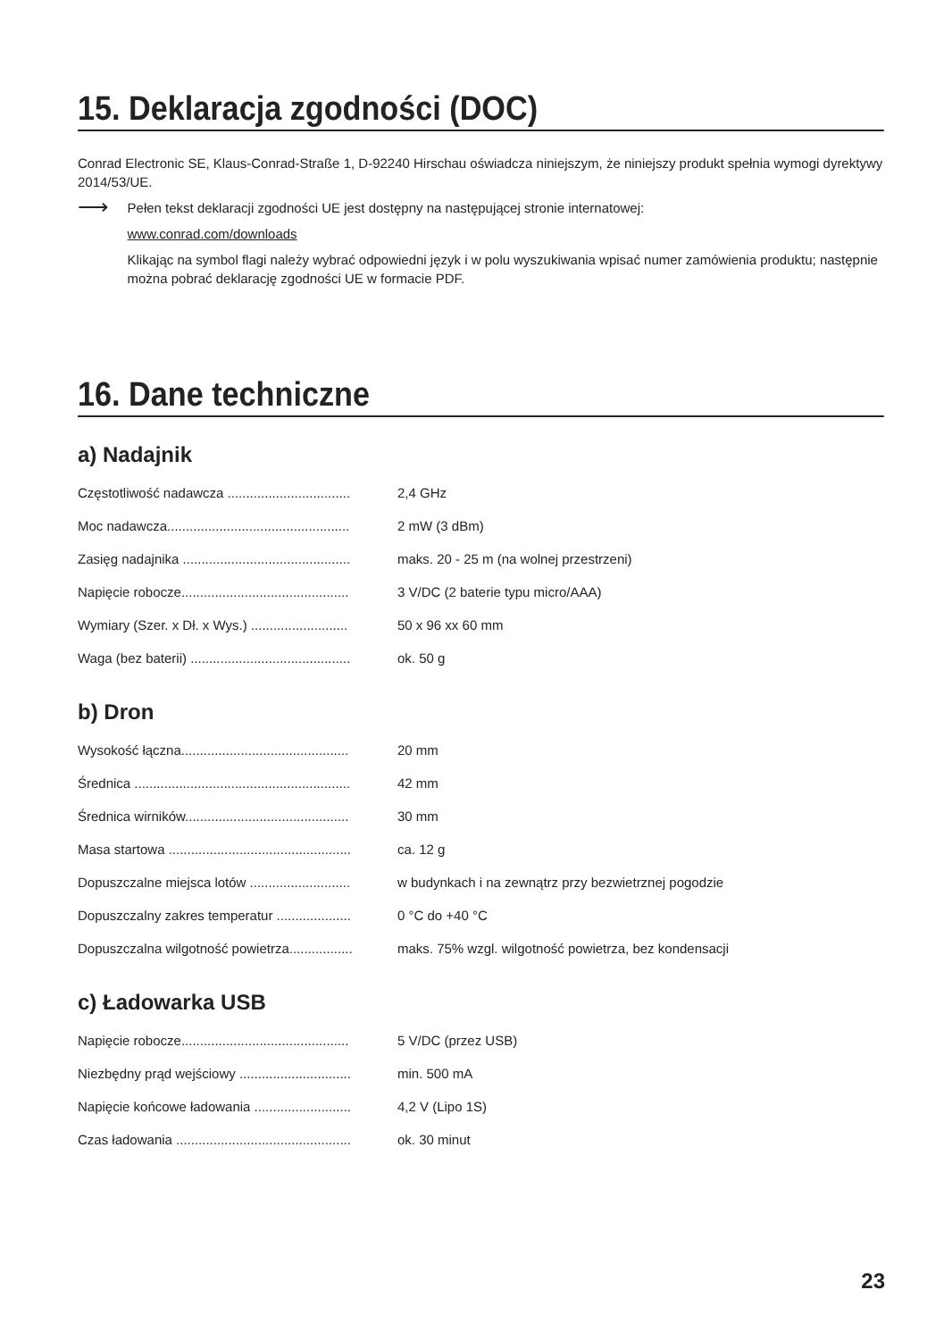15. Deklaracja zgodności (DOC)
Conrad Electronic SE, Klaus-Conrad-Straße 1, D-92240 Hirschau oświadcza niniejszym, że niniejszy produkt spełnia wymogi dyrektywy 2014/53/UE.
⟶
Pełen tekst deklaracji zgodności UE jest dostępny na następującej stronie internatowej:
www.conrad.com/downloads
Klikając na symbol flagi należy wybrać odpowiedni język i w polu wyszukiwania wpisać numer zamówienia produktu; następnie można pobrać deklarację zgodności UE w formacie PDF.
16. Dane techniczne
a) Nadajnik
| Częstotliwość nadawcza ................................. | 2,4 GHz |
| Moc nadawcza................................................. | 2 mW (3 dBm) |
| Zasięg nadajnika ............................................. | maks. 20 - 25 m (na wolnej przestrzeni) |
| Napięcie robocze............................................. | 3 V/DC (2 baterie typu micro/AAA) |
| Wymiary (Szer. x Dł. x Wys.) .......................... | 50 x 96 xx 60 mm |
| Waga (bez baterii) ........................................... | ok. 50 g |
b) Dron
| Wysokość łączna............................................. | 20 mm |
| Średnica .......................................................... | 42 mm |
| Średnica wirników............................................ | 30 mm |
| Masa startowa ................................................. | ca. 12 g |
| Dopuszczalne miejsca lotów ........................... | w budynkach i na zewnątrz przy bezwietrznej pogodzie |
| Dopuszczalny zakres temperatur .................... | 0 °C do +40 °C |
| Dopuszczalna wilgotność powietrza................. | maks. 75% wzgl. wilgotność powietrza, bez kondensacji |
c) Ładowarka USB
| Napięcie robocze............................................. | 5 V/DC (przez USB) |
| Niezbędny prąd wejściowy .............................. | min. 500 mA |
| Napięcie końcowe ładowania .......................... | 4,2 V (Lipo 1S) |
| Czas ładowania ............................................... | ok. 30 minut |
23